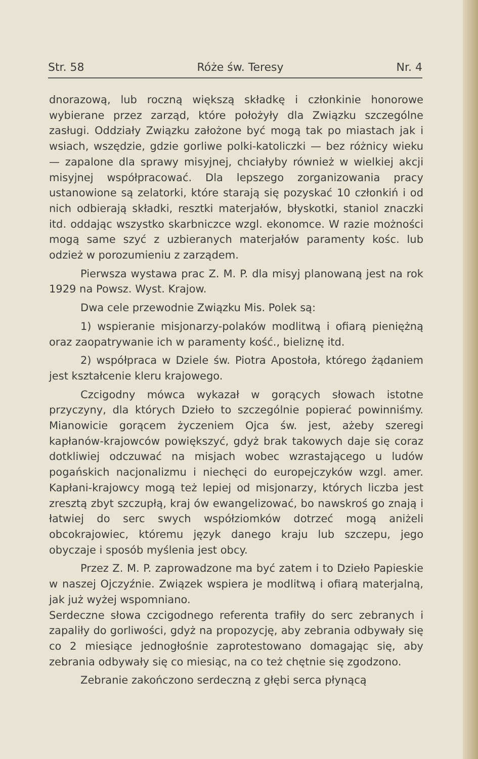Str. 58 Róże św. Teresy Nr. 4
dnorazową, lub roczną większą składkę i członkinie honorowe wybierane przez zarząd, które położyły dla Związku szczególne zasługi. Oddziały Związku założone być mogą tak po miastach jak i wsiach, wszędzie, gdzie gorliwe polki-katoliczki — bez różnicy wieku — zapalone dla sprawy misyjnej, chciałyby również w wielkiej akcji misyjnej współpracować. Dla lepszego zorganizowania pracy ustanowione są zelatorki, które starają się pozyskać 10 członkiń i od nich odbierają składki, resztki materjałów, błyskotki, staniol znaczki itd. oddając wszystko skarbniczce wzgl. ekonomce. W razie możności mogą same szyć z uzbieranych materjałów paramenty kośc. lub odzież w porozumieniu z zarządem.
Pierwsza wystawa prac Z. M. P. dla misyj planowaną jest na rok 1929 na Powsz. Wyst. Krajow.
Dwa cele przewodnie Związku Mis. Polek są:
1) wspieranie misjonarzy-polaków modlitwą i ofiarą pieniężną oraz zaopatrywanie ich w paramenty kość., bieliznę itd.
2) współpraca w Dziele św. Piotra Apostoła, którego żądaniem jest kształcenie kleru krajowego.
Czcigodny mówca wykazał w gorących słowach istotne przyczyny, dla których Dzieło to szczególnie popierać powinniśmy. Mianowicie gorącem życzeniem Ojca św. jest, ażeby szeregi kapłanów-krajowców powiększyć, gdyż brak takowych daje się coraz dotkliwiej odczuwać na misjach wobec wzrastającego u ludów pogańskich nacjonalizmu i niechęci do europejczyków wzgl. amer. Kapłani-krajowcy mogą też lepiej od misjonarzy, których liczba jest zresztą zbyt szczupłą, kraj ów ewangelizować, bo nawskroś go znają i łatwiej do serc swych współziomków dotrzeć mogą aniżeli obcokrajowiec, któremu język danego kraju lub szczepu, jego obyczaje i sposób myślenia jest obcy.
Przez Z. M. P. zaprowadzone ma być zatem i to Dzieło Papieskie w naszej Ojczyźnie. Związek wspiera je modlitwą i ofiarą materjalną, jak już wyżej wspomniano.
Serdeczne słowa czcigodnego referenta trafiły do serc zebranych i zapaliły do gorliwości, gdyż na propozycję, aby zebrania odbywały się co 2 miesiące jednogłośnie zaprotestowano domagając się, aby zebrania odbywały się co miesiąc, na co też chętnie się zgodzono.
Zebranie zakończono serdeczną z głębi serca płynącą